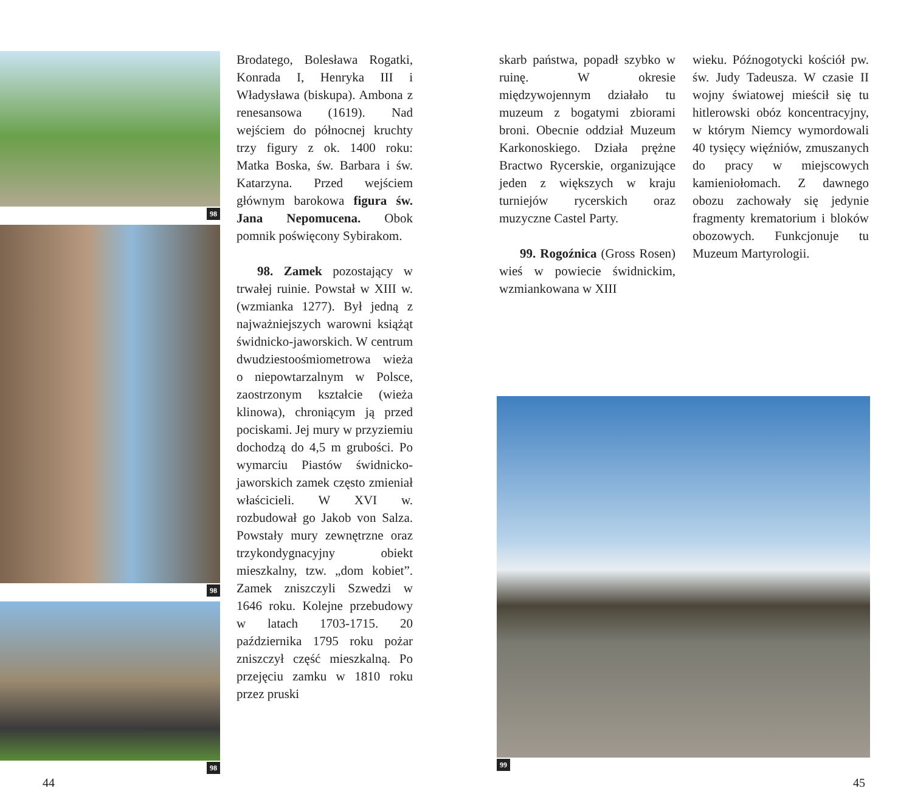98
98
98
Brodatego, Bolesława Rogatki, Konrada I, Henryka III i Władysława (biskupa). Ambona z renesansowa (1619). Nad wejściem do północnej kruchty trzy figury z ok. 1400 roku: Matka Boska, św. Barbara i św. Katarzyna. Przed wejściem głównym barokowa figura św. Jana Nepomucena. Obok pomnik poświęcony Sybirakom.
98. Zamek pozostający w trwałej ruinie. Powstał w XIII w. (wzmianka 1277). Był jedną z najważniejszych warowni książąt świdnicko-jaworskich. W centrum dwudziestoośmiometrowa wieża o niepowtarzalnym w Polsce, zaostrzonym kształcie (wieża klinowa), chroniącym ją przed pociskami. Jej mury w przyziemiu dochodzą do 4,5 m grubości. Po wymarciu Piastów świdnicko-jaworskich zamek często zmieniał właścicieli. W XVI w. rozbudował go Jakob von Salza. Powstały mury zewnętrzne oraz trzykondygnacyjny obiekt mieszkalny, tzw. „dom kobiet”. Zamek zniszczyli Szwedzi w 1646 roku. Kolejne przebudowy w latach 1703-1715. 20 października 1795 roku pożar zniszczył część mieszkalną. Po przejęciu zamku w 1810 roku przez pruski
skarb państwa, popadł szybko w ruinę. W okresie międzywojennym działało tu muzeum z bogatymi zbiorami broni. Obecnie oddział Muzeum Karkonoskiego. Działa prężne Bractwo Rycerskie, organizujące jeden z większych w kraju turniejów rycerskich oraz muzyczne Castel Party.
99. Rogoźnica (Gross Rosen) wieś w powiecie świdnickim, wzmiankowana w XIII
wieku. Późnogotycki kościół pw. św. Judy Tadeusza. W czasie II wojny światowej mieścił się tu hitlerowski obóz koncentracyjny, w którym Niemcy wymordowali 40 tysięcy więźniów, zmuszanych do pracy w miejscowych kamieniołomach. Z dawnego obozu zachowały się jedynie fragmenty krematorium i bloków obozowych. Funkcjonuje tu Muzeum Martyrologii.
99
44 45